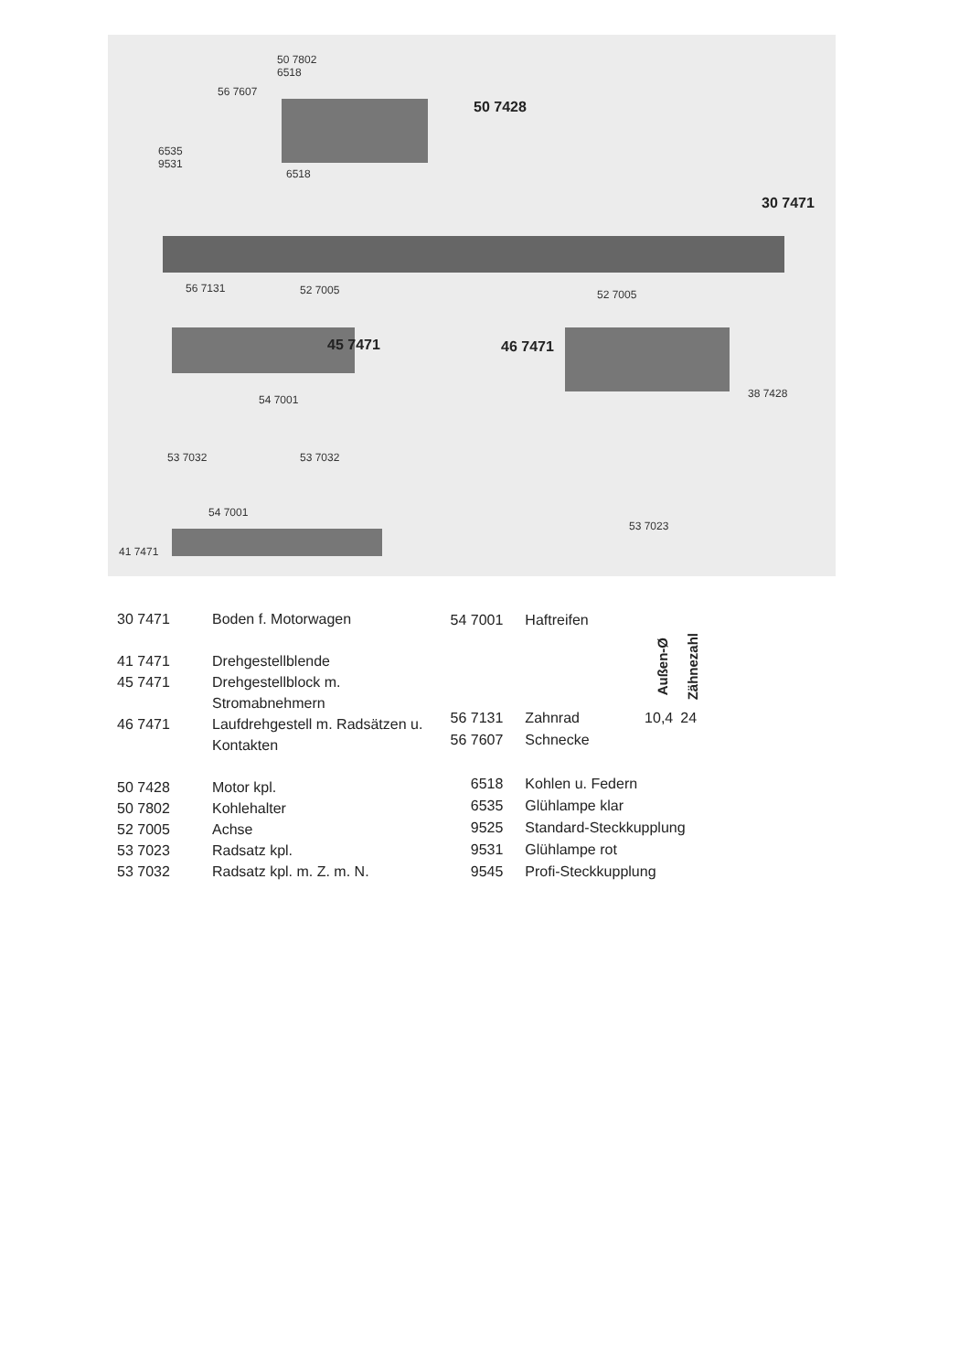50 7802
6518
56 7607
50 7428
6535
9531
6518
30 7471
56 7131 52 7005 52 7005
45 7471 46 7471
38 7428 54 7001
53 7032 53 7032
54 7001
53 7023
41 7471
| 30 7471 | Boden f. Motorwagen |
| 41 7471 | Drehgestellblende |
| 45 7471 | Drehgestellblock m. |
| | Stromabnehmern |
| 46 7471 | Laufdrehgestell m. Radsätzen u. |
| | Kontakten |
| 50 7428 | Motor kpl. |
| 50 7802 | Kohlehalter |
| 52 7005 | Achse |
| 53 7023 | Radsatz kpl. |
| 53 7032 | Radsatz kpl. m. Z. m. N. |
| 54 7001 | Haftreifen | | |
| | | Außen-Ø | Zähnezahl |
| 56 7131 | Zahnrad | 10,4 | 24 |
| 56 7607 | Schnecke | | |
| 6518 | Kohlen u. Federn | | |
| 6535 | Glühlampe klar | | |
| 9525 | Standard-Steckkupplung | | |
| 9531 | Glühlampe rot | | |
| 9545 | Profi-Steckkupplung | | |